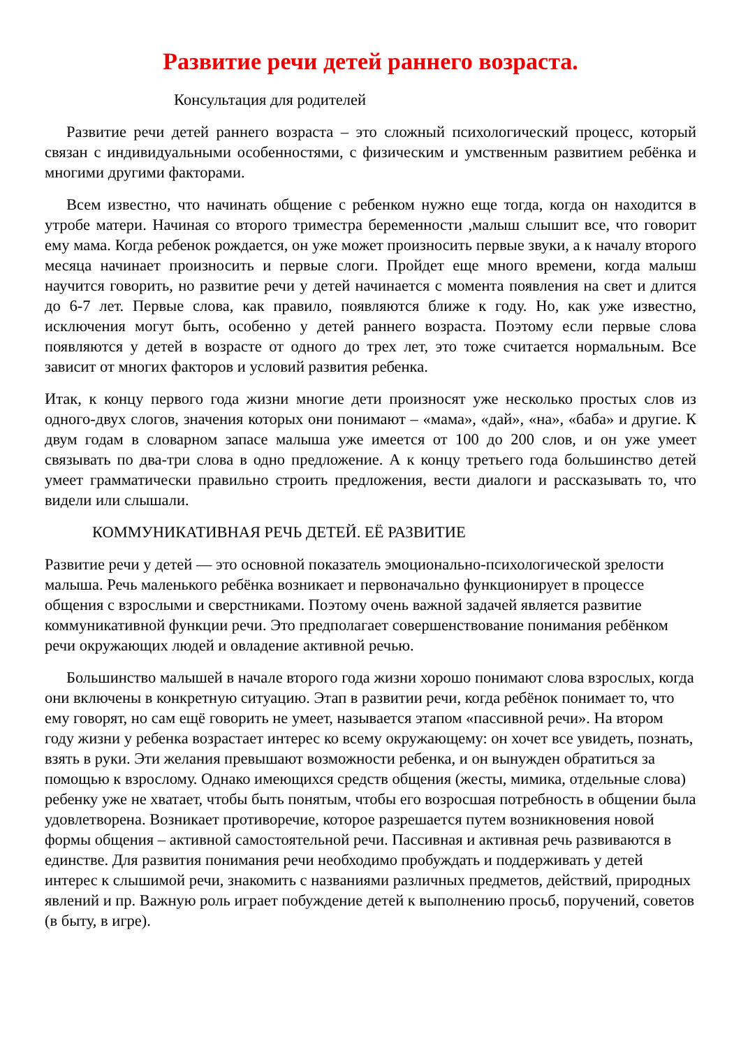Развитие речи детей раннего возраста.
Консультация для родителей
Развитие речи детей раннего возраста – это сложный психологический процесс, который связан с индивидуальными особенностями, с физическим и умственным развитием ребёнка и многими другими факторами.
Всем известно, что начинать общение с ребенком нужно еще тогда, когда он находится в утробе матери. Начиная со второго триместра беременности ,малыш слышит все, что говорит ему мама. Когда ребенок рождается, он уже может произносить первые звуки, а к началу второго месяца начинает произносить и первые слоги. Пройдет еще много времени, когда малыш научится говорить, но развитие речи у детей начинается с момента появления на свет и длится до 6-7 лет. Первые слова, как правило, появляются ближе к году. Но, как уже известно, исключения могут быть, особенно у детей раннего возраста. Поэтому если первые слова появляются у детей в возрасте от одного до трех лет, это тоже считается нормальным. Все зависит от многих факторов и условий развития ребенка.
Итак, к концу первого года жизни многие дети произносят уже несколько простых слов из одного-двух слогов, значения которых они понимают – «мама», «дай», «на», «баба» и другие. К двум годам в словарном запасе малыша уже имеется от 100 до 200 слов, и он уже умеет связывать по два-три слова в одно предложение. А к концу третьего года большинство детей умеет грамматически правильно строить предложения, вести диалоги и рассказывать то, что видели или слышали.
КОММУНИКАТИВНАЯ РЕЧЬ ДЕТЕЙ. ЕЁ РАЗВИТИЕ
Развитие речи у детей — это основной показатель эмоционально-психологической зрелости малыша. Речь маленького ребёнка возникает и первоначально функционирует в процессе общения с взрослыми и сверстниками. Поэтому очень важной задачей является развитие коммуникативной функции речи. Это предполагает совершенствование понимания ребёнком речи окружающих людей и овладение активной речью.
Большинство малышей в начале второго года жизни хорошо понимают слова взрослых, когда они включены в конкретную ситуацию. Этап в развитии речи, когда ребёнок понимает то, что ему говорят, но сам ещё говорить не умеет, называется этапом «пассивной речи». На втором году жизни у ребенка возрастает интерес ко всему окружающему: он хочет все увидеть, познать, взять в руки. Эти желания превышают возможности ребенка, и он вынужден обратиться за помощью к взрослому. Однако имеющихся средств общения (жесты, мимика, отдельные слова) ребенку уже не хватает, чтобы быть понятым, чтобы его возросшая потребность в общении была удовлетворена. Возникает противоречие, которое разрешается путем возникновения новой формы общения – активной самостоятельной речи. Пассивная и активная речь развиваются в единстве. Для развития понимания речи необходимо пробуждать и поддерживать у детей интерес к слышимой речи, знакомить с названиями различных предметов, действий, природных явлений и пр. Важную роль играет побуждение детей к выполнению просьб, поручений, советов (в быту, в игре).